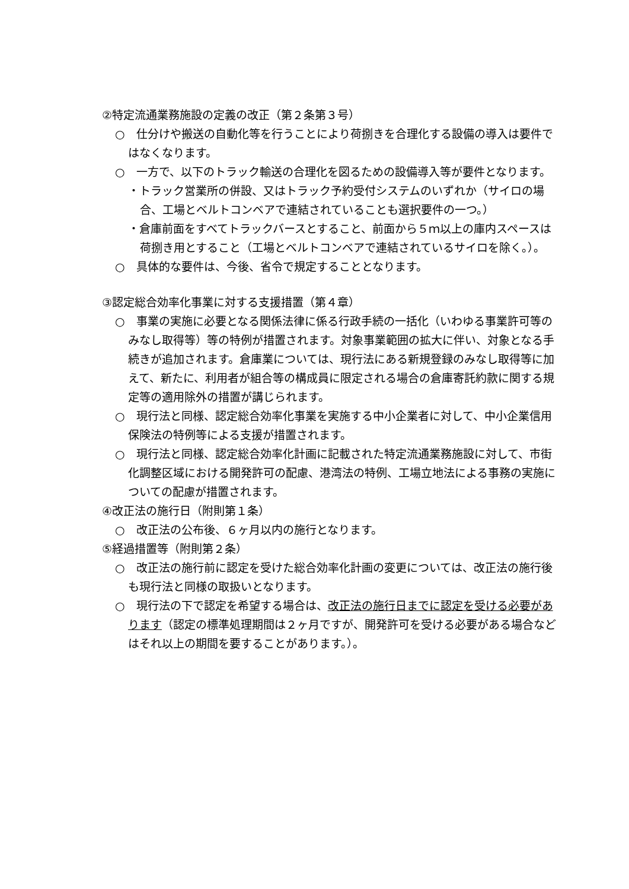②特定流通業務施設の定義の改正（第２条第３号）
○　仕分けや搬送の自動化等を行うことにより荷捌きを合理化する設備の導入は要件ではなくなります。
○　一方で、以下のトラック輸送の合理化を図るための設備導入等が要件となります。
・トラック営業所の併設、又はトラック予約受付システムのいずれか（サイロの場合、工場とベルトコンベアで連結されていることも選択要件の一つ。）
・倉庫前面をすべてトラックバースとすること、前面から５ｍ以上の庫内スペースは荷捌き用とすること（工場とベルトコンベアで連結されているサイロを除く。）。
○　具体的な要件は、今後、省令で規定することとなります。
③認定総合効率化事業に対する支援措置（第４章）
○　事業の実施に必要となる関係法律に係る行政手続の一括化（いわゆる事業許可等のみなし取得等）等の特例が措置されます。対象事業範囲の拡大に伴い、対象となる手続きが追加されます。倉庫業については、現行法にある新規登録のみなし取得等に加えて、新たに、利用者が組合等の構成員に限定される場合の倉庫寄託約款に関する規定等の適用除外の措置が講じられます。
○　現行法と同様、認定総合効率化事業を実施する中小企業者に対して、中小企業信用保険法の特例等による支援が措置されます。
○　現行法と同様、認定総合効率化計画に記載された特定流通業務施設に対して、市街化調整区域における開発許可の配慮、港湾法の特例、工場立地法による事務の実施についての配慮が措置されます。
④改正法の施行日（附則第１条）
○　改正法の公布後、６ヶ月以内の施行となります。
⑤経過措置等（附則第２条）
○　改正法の施行前に認定を受けた総合効率化計画の変更については、改正法の施行後も現行法と同様の取扱いとなります。
○　現行法の下で認定を希望する場合は、改正法の施行日までに認定を受ける必要があります（認定の標準処理期間は２ヶ月ですが、開発許可を受ける必要がある場合などはそれ以上の期間を要することがあります。）。